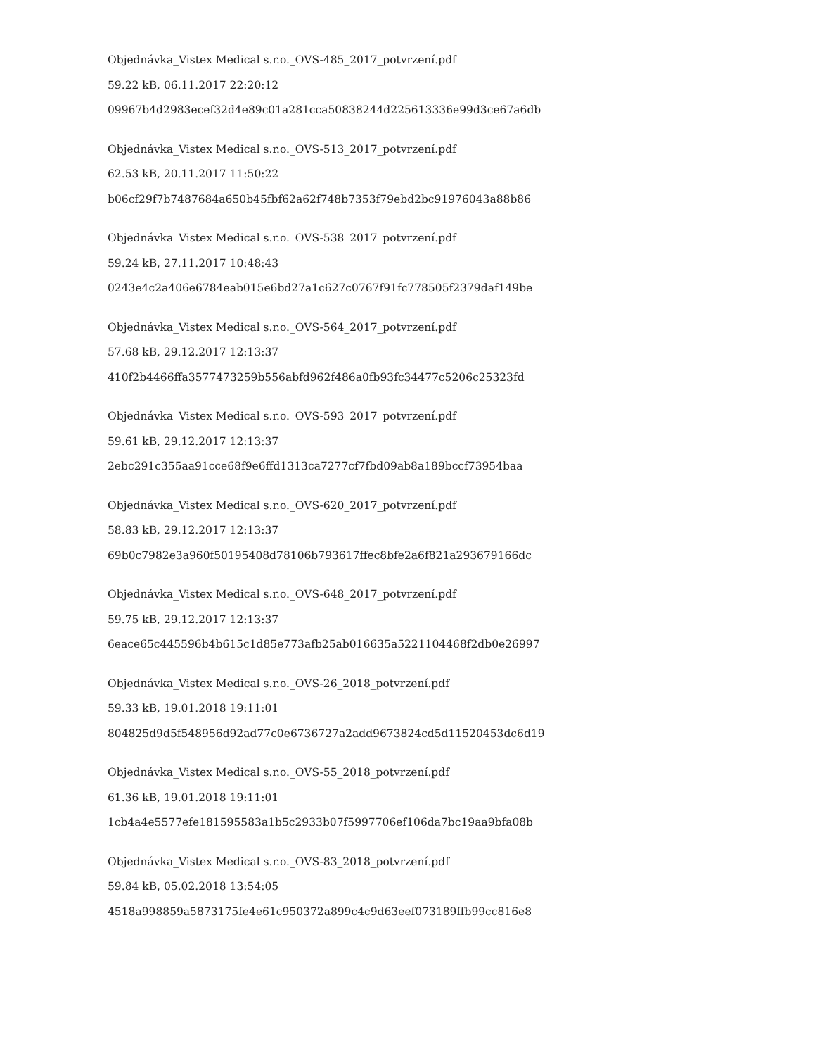Objednávka_Vistex Medical s.r.o._OVS-485_2017_potvrzení.pdf
59.22 kB, 06.11.2017 22:20:12
09967b4d2983ecef32d4e89c01a281cca50838244d225613336e99d3ce67a6db
Objednávka_Vistex Medical s.r.o._OVS-513_2017_potvrzení.pdf
62.53 kB, 20.11.2017 11:50:22
b06cf29f7b7487684a650b45fbf62a62f748b7353f79ebd2bc91976043a88b86
Objednávka_Vistex Medical s.r.o._OVS-538_2017_potvrzení.pdf
59.24 kB, 27.11.2017 10:48:43
0243e4c2a406e6784eab015e6bd27a1c627c0767f91fc778505f2379daf149be
Objednávka_Vistex Medical s.r.o._OVS-564_2017_potvrzení.pdf
57.68 kB, 29.12.2017 12:13:37
410f2b4466ffa3577473259b556abfd962f486a0fb93fc34477c5206c25323fd
Objednávka_Vistex Medical s.r.o._OVS-593_2017_potvrzení.pdf
59.61 kB, 29.12.2017 12:13:37
2ebc291c355aa91cce68f9e6ffd1313ca7277cf7fbd09ab8a189bccf73954baa
Objednávka_Vistex Medical s.r.o._OVS-620_2017_potvrzení.pdf
58.83 kB, 29.12.2017 12:13:37
69b0c7982e3a960f50195408d78106b793617ffec8bfe2a6f821a293679166dc
Objednávka_Vistex Medical s.r.o._OVS-648_2017_potvrzení.pdf
59.75 kB, 29.12.2017 12:13:37
6eace65c445596b4b615c1d85e773afb25ab016635a5221104468f2db0e26997
Objednávka_Vistex Medical s.r.o._OVS-26_2018_potvrzení.pdf
59.33 kB, 19.01.2018 19:11:01
804825d9d5f548956d92ad77c0e6736727a2add9673824cd5d11520453dc6d19
Objednávka_Vistex Medical s.r.o._OVS-55_2018_potvrzení.pdf
61.36 kB, 19.01.2018 19:11:01
1cb4a4e5577efe181595583a1b5c2933b07f5997706ef106da7bc19aa9bfa08b
Objednávka_Vistex Medical s.r.o._OVS-83_2018_potvrzení.pdf
59.84 kB, 05.02.2018 13:54:05
4518a998859a5873175fe4e61c950372a899c4c9d63eef073189ffb99cc816e8